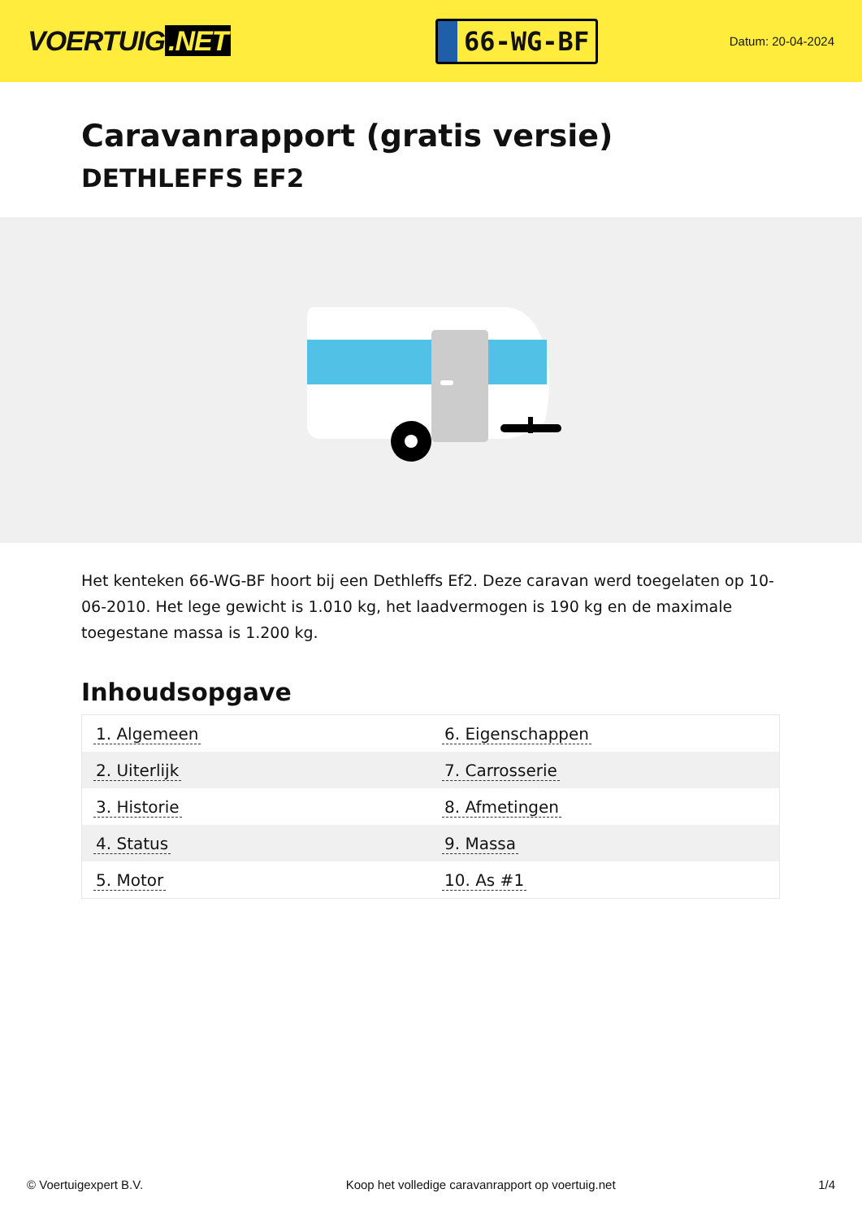VOERTUIG.NET
66-WG-BF
Datum: 20-04-2024
Caravanrapport (gratis versie)
DETHLEFFS EF2
Het kenteken 66-WG-BF hoort bij een Dethleffs Ef2. Deze caravan werd toegelaten op 10-06-2010. Het lege gewicht is 1.010 kg, het laadvermogen is 190 kg en de maximale toegestane massa is 1.200 kg.
Inhoudsopgave
| 1. Algemeen | 6. Eigenschappen |
| 2. Uiterlijk | 7. Carrosserie |
| 3. Historie | 8. Afmetingen |
| 4. Status | 9. Massa |
| 5. Motor | 10. As #1 |
© Voertuigexpert B.V. Koop het volledige caravanrapport op voertuig.net 1/4